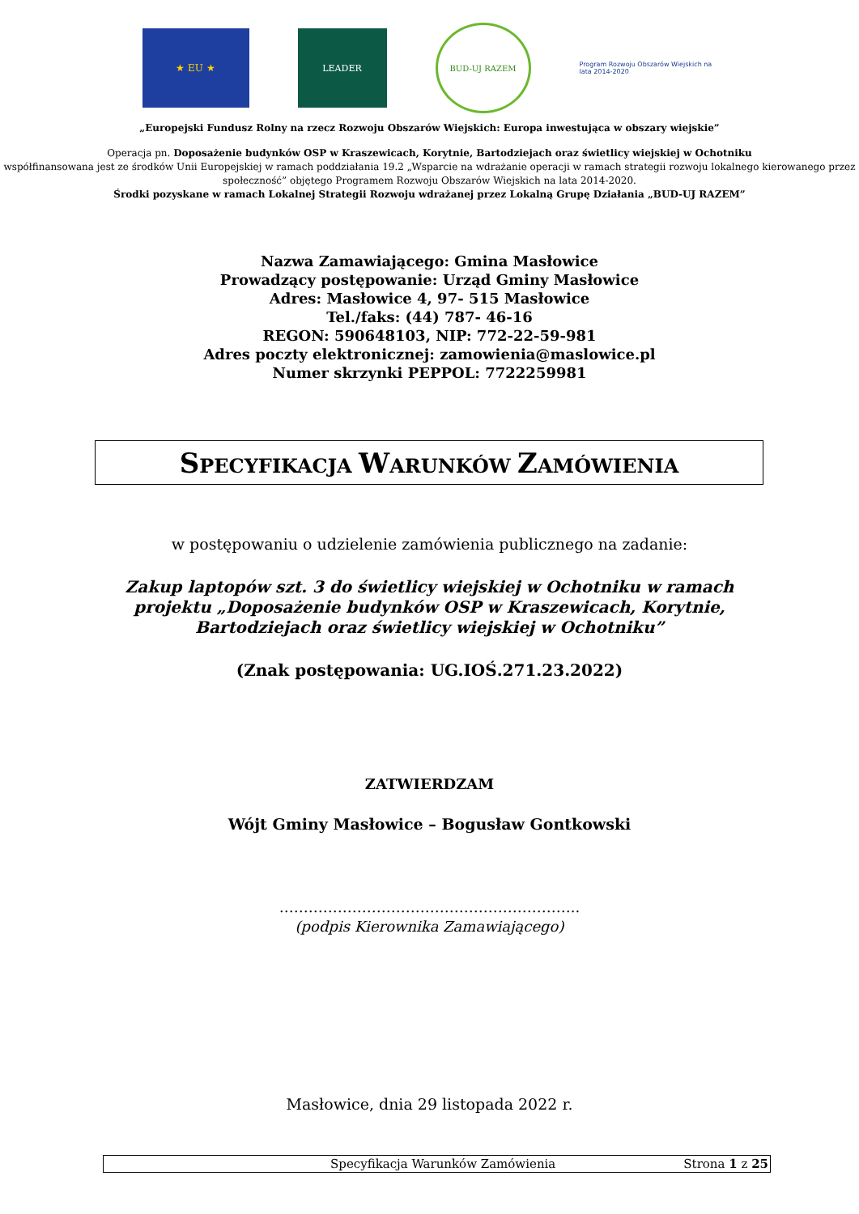★ EU ★ LEADER
BUD-UJ RAZEM
Program Rozwoju Obszarów Wiejskich na lata 2014-2020
„Europejski Fundusz Rolny na rzecz Rozwoju Obszarów Wiejskich: Europa inwestująca w obszary wiejskie”
Operacja pn. Doposażenie budynków OSP w Kraszewicach, Korytnie, Bartodziejach oraz świetlicy wiejskiej w Ochotniku
współfinansowana jest ze środków Unii Europejskiej w ramach poddziałania 19.2 „Wsparcie na wdrażanie operacji w ramach strategii rozwoju lokalnego kierowanego przez społeczność” objętego Programem Rozwoju Obszarów Wiejskich na lata 2014-2020.
Środki pozyskane w ramach Lokalnej Strategii Rozwoju wdrażanej przez Lokalną Grupę Działania „BUD-UJ RAZEM”
Nazwa Zamawiającego: Gmina Masłowice
Prowadzący postępowanie: Urząd Gminy Masłowice
Adres: Masłowice 4, 97- 515 Masłowice
Tel./faks: (44) 787- 46-16
REGON: 590648103, NIP: 772-22-59-981
Adres poczty elektronicznej: zamowienia@maslowice.pl
Numer skrzynki PEPPOL: 7722259981
SPECYFIKACJA WARUNKÓW ZAMÓWIENIA
w postępowaniu o udzielenie zamówienia publicznego na zadanie:
Zakup laptopów szt. 3 do świetlicy wiejskiej w Ochotniku w ramach projektu „Doposażenie budynków OSP w Kraszewicach, Korytnie, Bartodziejach oraz świetlicy wiejskiej w Ochotniku”
(Znak postępowania: UG.IOŚ.271.23.2022)
ZATWIERDZAM
Wójt Gminy Masłowice – Bogusław Gontkowski
……………………………………………………..
(podpis Kierownika Zamawiającego)
Masłowice, dnia 29 listopada 2022 r.
Specyfikacja Warunków Zamówienia Strona 1 z 25